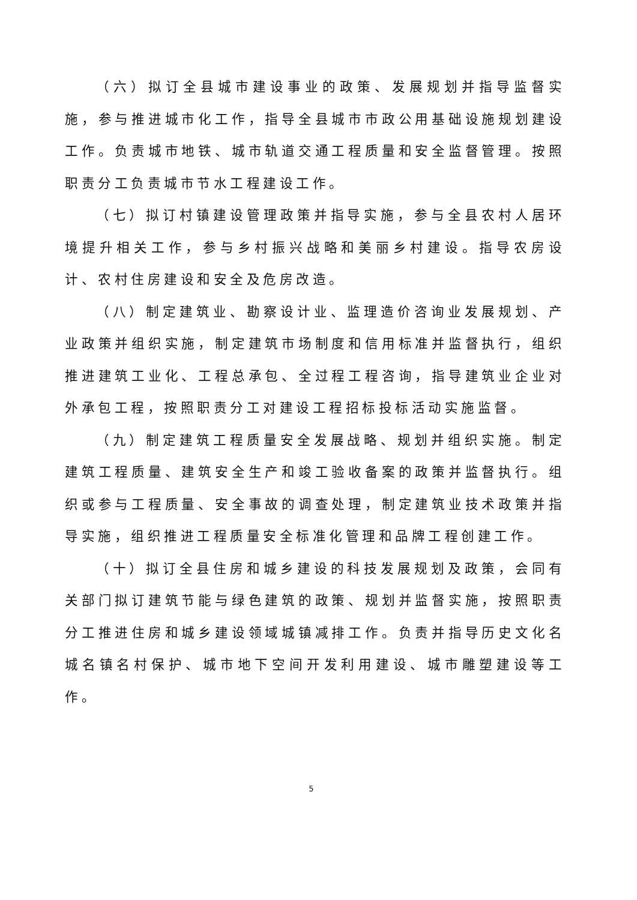（六）拟订全县城市建设事业的政策、发展规划并指导监督实施，参与推进城市化工作，指导全县城市市政公用基础设施规划建设工作。负责城市地铁、城市轨道交通工程质量和安全监督管理。按照职责分工负责城市节水工程建设工作。
（七）拟订村镇建设管理政策并指导实施，参与全县农村人居环境提升相关工作，参与乡村振兴战略和美丽乡村建设。指导农房设计、农村住房建设和安全及危房改造。
（八）制定建筑业、勘察设计业、监理造价咨询业发展规划、产业政策并组织实施，制定建筑市场制度和信用标准并监督执行，组织推进建筑工业化、工程总承包、全过程工程咨询，指导建筑业企业对外承包工程，按照职责分工对建设工程招标投标活动实施监督。
（九）制定建筑工程质量安全发展战略、规划并组织实施。制定建筑工程质量、建筑安全生产和竣工验收备案的政策并监督执行。组织或参与工程质量、安全事故的调查处理，制定建筑业技术政策并指导实施，组织推进工程质量安全标准化管理和品牌工程创建工作。
（十）拟订全县住房和城乡建设的科技发展规划及政策，会同有关部门拟订建筑节能与绿色建筑的政策、规划并监督实施，按照职责分工推进住房和城乡建设领域城镇减排工作。负责并指导历史文化名城名镇名村保护、城市地下空间开发利用建设、城市雕塑建设等工作。
5